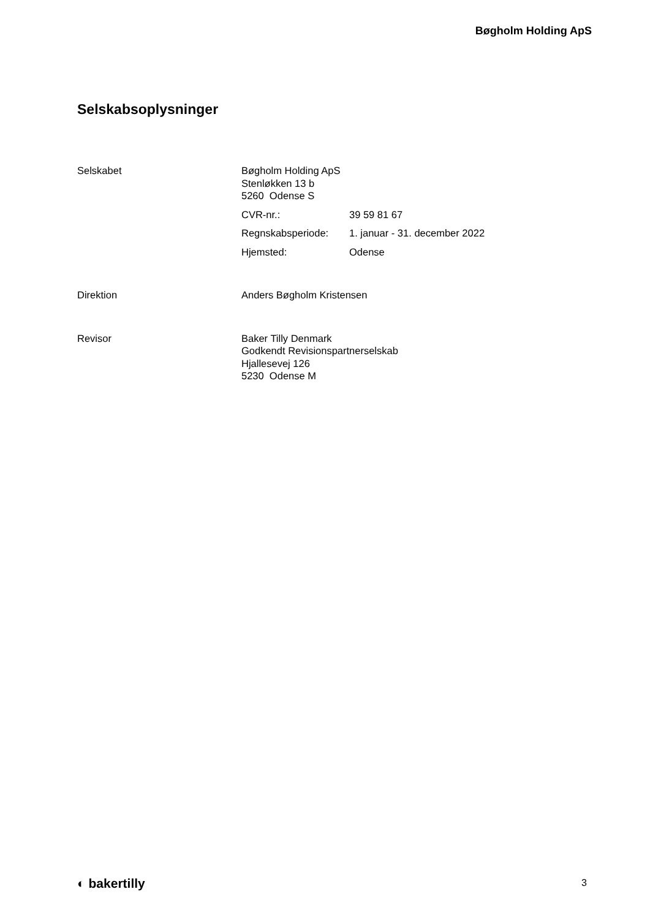Bøgholm Holding ApS
Selskabsoplysninger
| Selskabet | Bøgholm Holding ApS Stenløkken 13 b 5260 Odense S | |
| | CVR-nr.: | 39 59 81 67 |
| | Regnskabsperiode: | 1. januar - 31. december 2022 |
| | Hjemsted: | Odense |
| Direktion | Anders Bøgholm Kristensen | |
| Revisor | Baker Tilly Denmark Godkendt Revisionspartnerselskab Hjallesevej 126 5230 Odense M | |
◐ bakertilly 3